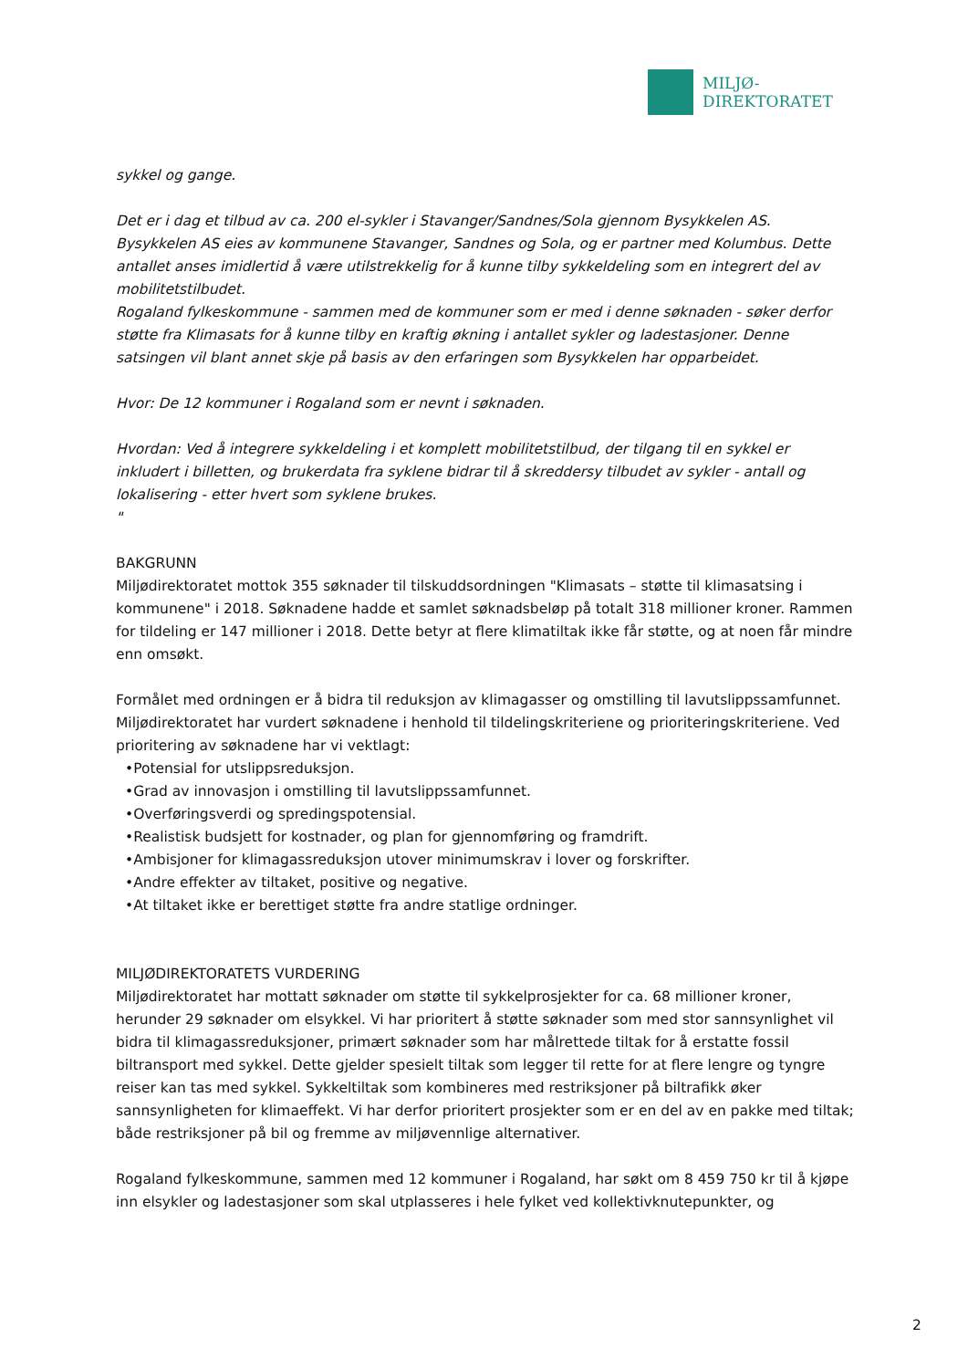MILJØ-
DIREKTORATET
sykkel og gange.
Det er i dag et tilbud av ca. 200 el-sykler i Stavanger/Sandnes/Sola gjennom Bysykkelen AS. Bysykkelen AS eies av kommunene Stavanger, Sandnes og Sola, og er partner med Kolumbus. Dette antallet anses imidlertid å være utilstrekkelig for å kunne tilby sykkeldeling som en integrert del av mobilitetstilbudet.
Rogaland fylkeskommune - sammen med de kommuner som er med i denne søknaden - søker derfor støtte fra Klimasats for å kunne tilby en kraftig økning i antallet sykler og ladestasjoner. Denne satsingen vil blant annet skje på basis av den erfaringen som Bysykkelen har opparbeidet.
Hvor: De 12 kommuner i Rogaland som er nevnt i søknaden.
Hvordan: Ved å integrere sykkeldeling i et komplett mobilitetstilbud, der tilgang til en sykkel er inkludert i billetten, og brukerdata fra syklene bidrar til å skreddersy tilbudet av sykler - antall og lokalisering - etter hvert som syklene brukes.
"
BAKGRUNN
Miljødirektoratet mottok 355 søknader til tilskuddsordningen "Klimasats – støtte til klimasatsing i kommunene" i 2018. Søknadene hadde et samlet søknadsbeløp på totalt 318 millioner kroner. Rammen for tildeling er 147 millioner i 2018. Dette betyr at flere klimatiltak ikke får støtte, og at noen får mindre enn omsøkt.
Formålet med ordningen er å bidra til reduksjon av klimagasser og omstilling til lavutslippssamfunnet. Miljødirektoratet har vurdert søknadene i henhold til tildelingskriteriene og prioriteringskriteriene. Ved prioritering av søknadene har vi vektlagt:
•Potensial for utslippsreduksjon.
•Grad av innovasjon i omstilling til lavutslippssamfunnet.
•Overføringsverdi og spredingspotensial.
•Realistisk budsjett for kostnader, og plan for gjennomføring og framdrift.
•Ambisjoner for klimagassreduksjon utover minimumskrav i lover og forskrifter.
•Andre effekter av tiltaket, positive og negative.
•At tiltaket ikke er berettiget støtte fra andre statlige ordninger.
MILJØDIREKTORATETS VURDERING
Miljødirektoratet har mottatt søknader om støtte til sykkelprosjekter for ca. 68 millioner kroner, herunder 29 søknader om elsykkel. Vi har prioritert å støtte søknader som med stor sannsynlighet vil bidra til klimagassreduksjoner, primært søknader som har målrettede tiltak for å erstatte fossil biltransport med sykkel. Dette gjelder spesielt tiltak som legger til rette for at flere lengre og tyngre reiser kan tas med sykkel. Sykkeltiltak som kombineres med restriksjoner på biltrafikk øker sannsynligheten for klimaeffekt. Vi har derfor prioritert prosjekter som er en del av en pakke med tiltak; både restriksjoner på bil og fremme av miljøvennlige alternativer.
Rogaland fylkeskommune, sammen med 12 kommuner i Rogaland, har søkt om 8 459 750 kr til å kjøpe inn elsykler og ladestasjoner som skal utplasseres i hele fylket ved kollektivknutepunkter, og
2